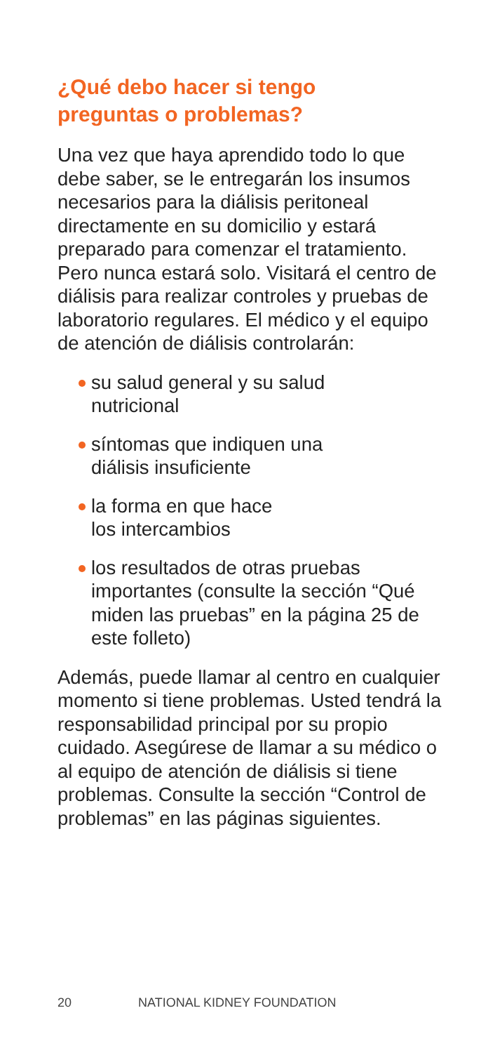¿Qué debo hacer si tengo
preguntas o problemas?
Una vez que haya aprendido todo lo que debe saber, se le entregarán los insumos necesarios para la diálisis peritoneal directamente en su domicilio y estará preparado para comenzar el tratamiento. Pero nunca estará solo. Visitará el centro de diálisis para realizar controles y pruebas de laboratorio regulares. El médico y el equipo de atención de diálisis controlarán:
su salud general y su salud
nutricional
síntomas que indiquen una
diálisis insuficiente
la forma en que hace
los intercambios
los resultados de otras pruebas importantes (consulte la sección “Qué miden las pruebas” en la página 25 de este folleto)
Además, puede llamar al centro en cualquier momento si tiene problemas. Usted tendrá la responsabilidad principal por su propio cuidado. Asegúrese de llamar a su médico o al equipo de atención de diálisis si tiene problemas. Consulte la sección “Control de problemas” en las páginas siguientes.
20 NATIONAL KIDNEY FOUNDATION